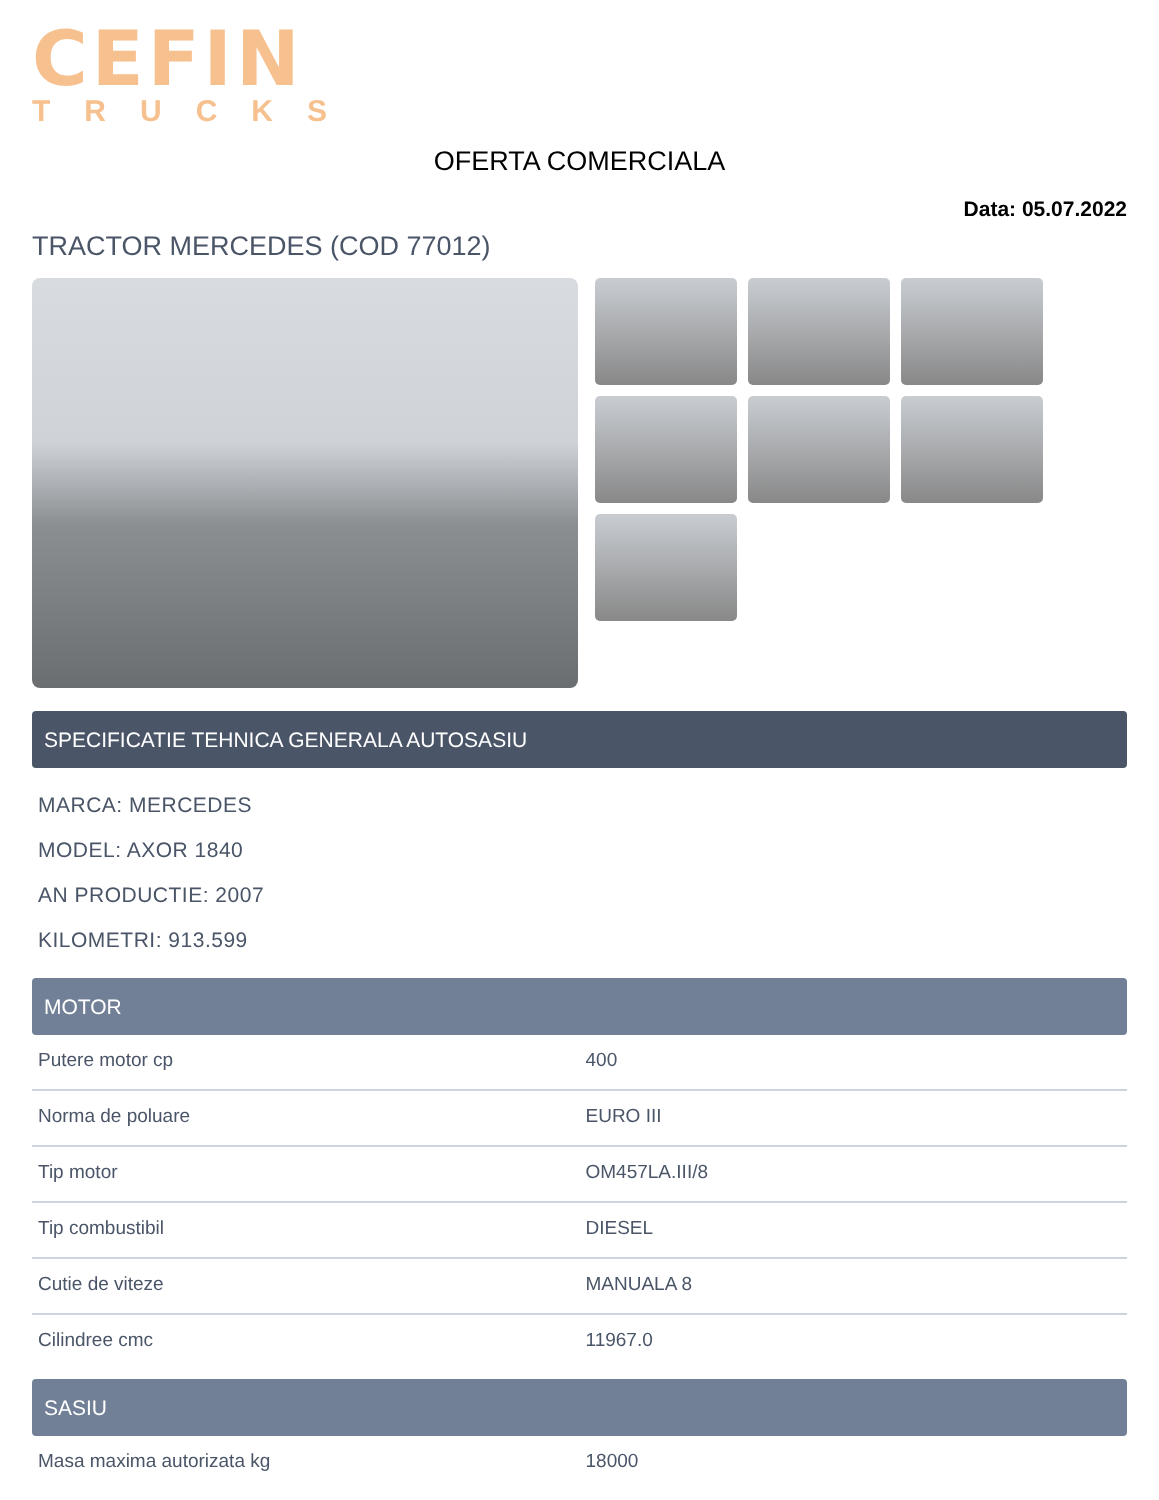CEFIN
TRUCKS
OFERTA COMERCIALA
Data: 05.07.2022
TRACTOR MERCEDES (COD 77012)
SPECIFICATIE TEHNICA GENERALA AUTOSASIU
MARCA: MERCEDES
MODEL: AXOR 1840
AN PRODUCTIE: 2007
KILOMETRI: 913.599
MOTOR
| Putere motor cp | 400 |
| Norma de poluare | EURO III |
| Tip motor | OM457LA.III/8 |
| Tip combustibil | DIESEL |
| Cutie de viteze | MANUALA 8 |
| Cilindree cmc | 11967.0 |
SASIU
| Masa maxima autorizata kg | 18000 |